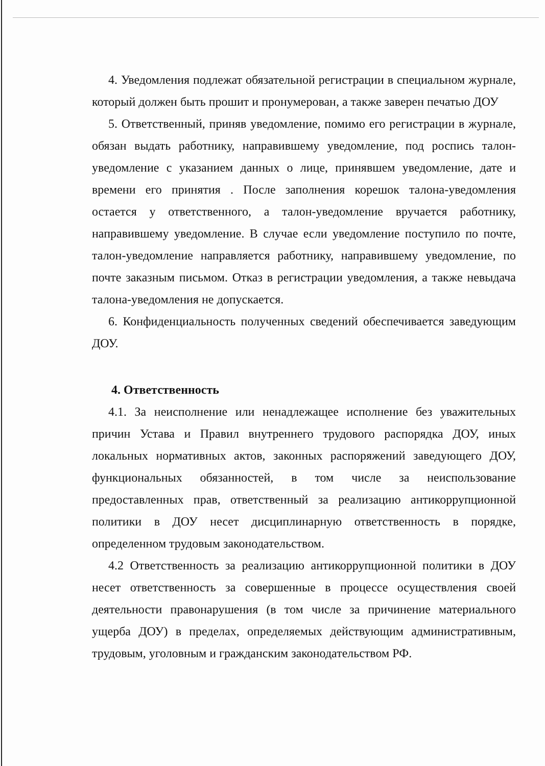4. Уведомления подлежат обязательной регистрации в специальном журнале, который должен быть прошит и пронумерован, а также заверен печатью ДОУ
5. Ответственный, приняв уведомление, помимо его регистрации в журнале, обязан выдать работнику, направившему уведомление, под роспись талон-уведомление с указанием данных о лице, принявшем уведомление, дате и времени его принятия . После заполнения корешок талона-уведомления остается у ответственного, а талон-уведомление вручается работнику, направившему уведомление. В случае если уведомление поступило по почте, талон-уведомление направляется работнику, направившему уведомление, по почте заказным письмом. Отказ в регистрации уведомления, а также невыдача талона-уведомления не допускается.
6. Конфиденциальность полученных сведений обеспечивается заведующим ДОУ.
4. Ответственность
4.1. За неисполнение или ненадлежащее исполнение без уважительных причин Устава и Правил внутреннего трудового распорядка ДОУ, иных локальных нормативных актов, законных распоряжений заведующего ДОУ, функциональных обязанностей, в том числе за неиспользование предоставленных прав, ответственный за реализацию антикоррупционной политики в ДОУ несет дисциплинарную ответственность в порядке, определенном трудовым законодательством.
4.2 Ответственность за реализацию антикоррупционной политики в ДОУ несет ответственность за совершенные в процессе осуществления своей деятельности правонарушения (в том числе за причинение материального ущерба ДОУ) в пределах, определяемых действующим административным, трудовым, уголовным и гражданским законодательством РФ.